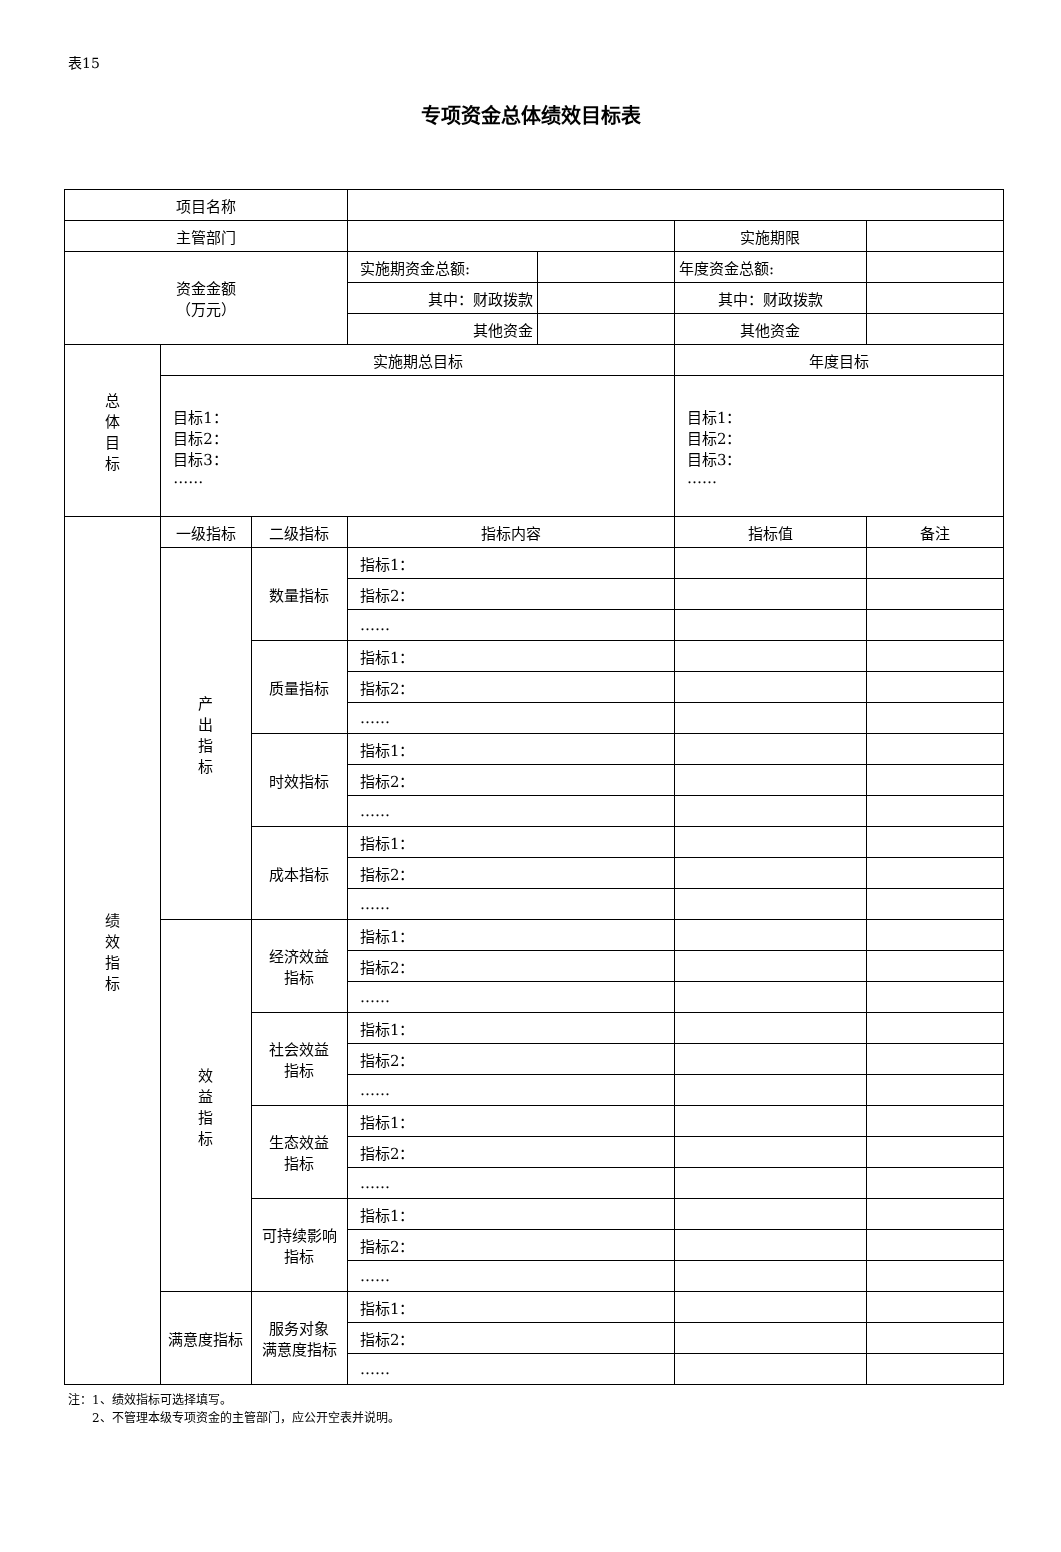表15
专项资金总体绩效目标表
| 项目名称 | | | | | | |
| 主管部门 | | | | | 实施期限 | |
| 资金金额 （万元） | | | 实施期资金总额: | | 年度资金总额: | |
| | | | 其中：财政拨款 | | 其中：财政拨款 | |
| | | | 其他资金 | | 其他资金 | |
| 总 体 目 标 | 实施期总目标 | | | | 年度目标 | |
| | 目标1： 目标2： 目标3： …… | | | | 目标1： 目标2： 目标3： …… | |
| 绩 效 指 标 | 一级指标 | 二级指标 | 指标内容 | | 指标值 | 备注 |
| | 产 出 指 标 | 数量指标 | 指标1： | | | |
| | | | 指标2： | | | |
| | | | …… | | | |
| | | 质量指标 | 指标1： | | | |
| | | | 指标2： | | | |
| | | | …… | | | |
| | | 时效指标 | 指标1： | | | |
| | | | 指标2： | | | |
| | | | …… | | | |
| | | 成本指标 | 指标1： | | | |
| | | | 指标2： | | | |
| | | | …… | | | |
| | 效 益 指 标 | 经济效益 指标 | 指标1： | | | |
| | | | 指标2： | | | |
| | | | …… | | | |
| | | 社会效益 指标 | 指标1： | | | |
| | | | 指标2： | | | |
| | | | …… | | | |
| | | 生态效益 指标 | 指标1： | | | |
| | | | 指标2： | | | |
| | | | …… | | | |
| | | 可持续影响 指标 | 指标1： | | | |
| | | | 指标2： | | | |
| | | | …… | | | |
| | 满意度指标 | 服务对象 满意度指标 | 指标1： | | | |
| | | | 指标2： | | | |
| | | | …… | | | |
注：1、绩效指标可选择填写。
  2、不管理本级专项资金的主管部门，应公开空表并说明。